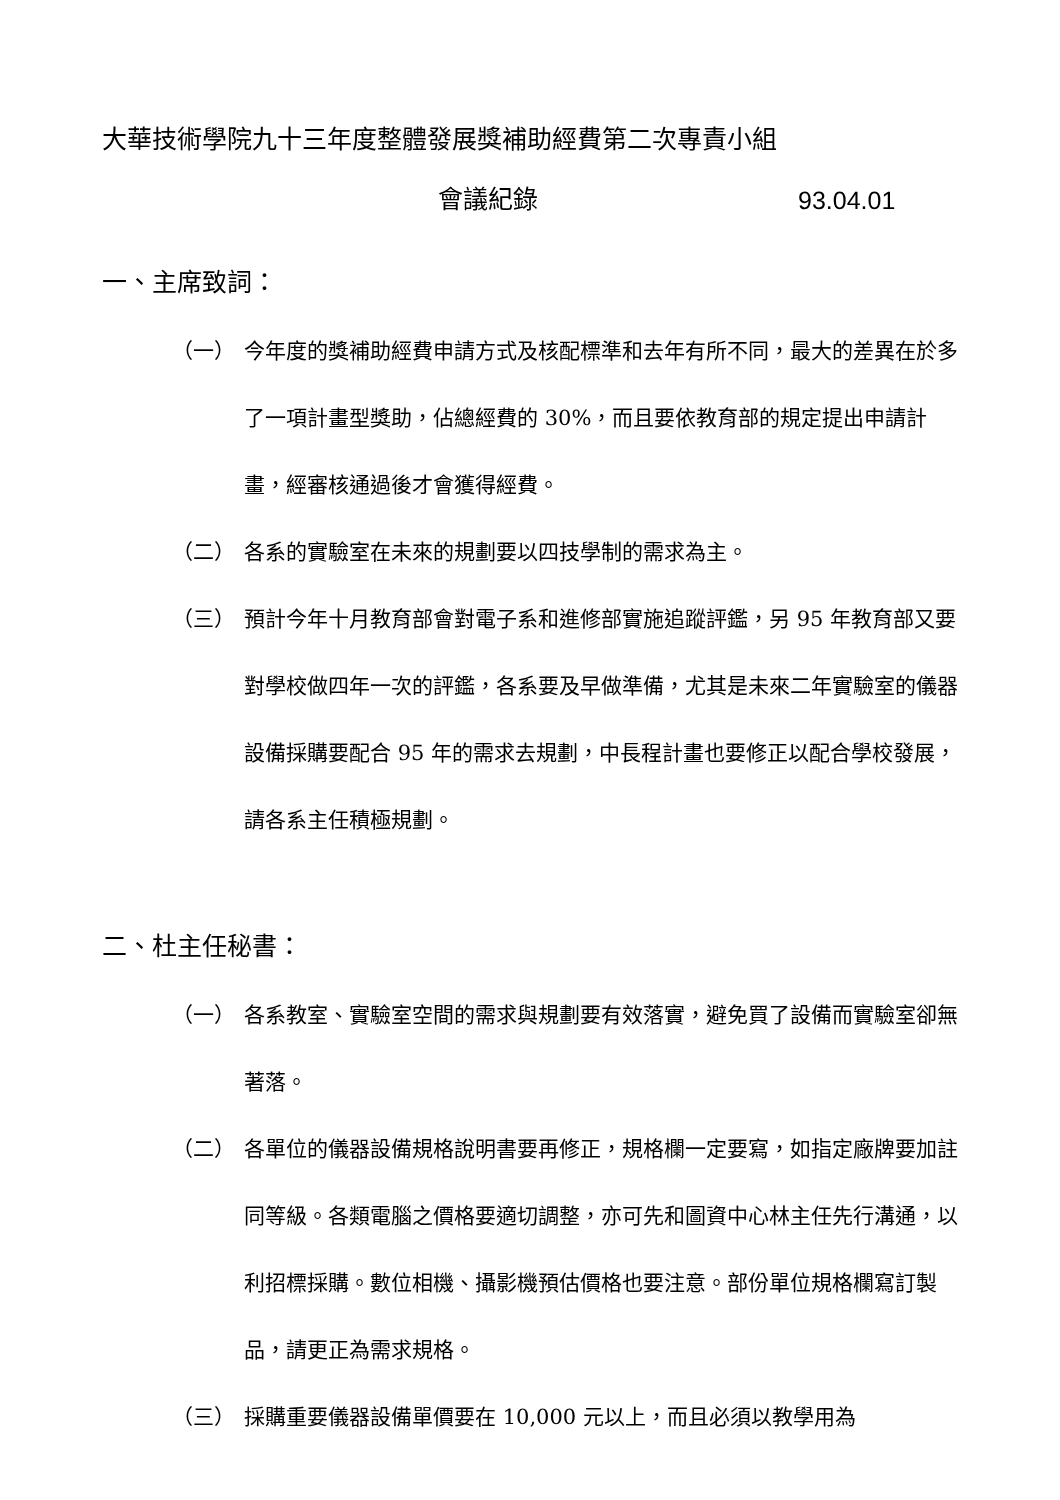大華技術學院九十三年度整體發展獎補助經費第二次專責小組
會議紀錄 93.04.01
一、主席致詞：
（一） 今年度的獎補助經費申請方式及核配標準和去年有所不同，最大的差異在於多了一項計畫型獎助，佔總經費的 30%，而且要依教育部的規定提出申請計畫，經審核通過後才會獲得經費。
（二） 各系的實驗室在未來的規劃要以四技學制的需求為主。
（三） 預計今年十月教育部會對電子系和進修部實施追蹤評鑑，另 95 年教育部又要對學校做四年一次的評鑑，各系要及早做準備，尤其是未來二年實驗室的儀器設備採購要配合 95 年的需求去規劃，中長程計畫也要修正以配合學校發展，請各系主任積極規劃。
二、杜主任秘書：
（一） 各系教室、實驗室空間的需求與規劃要有效落實，避免買了設備而實驗室卻無著落。
（二） 各單位的儀器設備規格說明書要再修正，規格欄一定要寫，如指定廠牌要加註同等級。各類電腦之價格要適切調整，亦可先和圖資中心林主任先行溝通，以利招標採購。數位相機、攝影機預估價格也要注意。部份單位規格欄寫訂製品，請更正為需求規格。
（三） 採購重要儀器設備單價要在 10,000 元以上，而且必須以教學用為